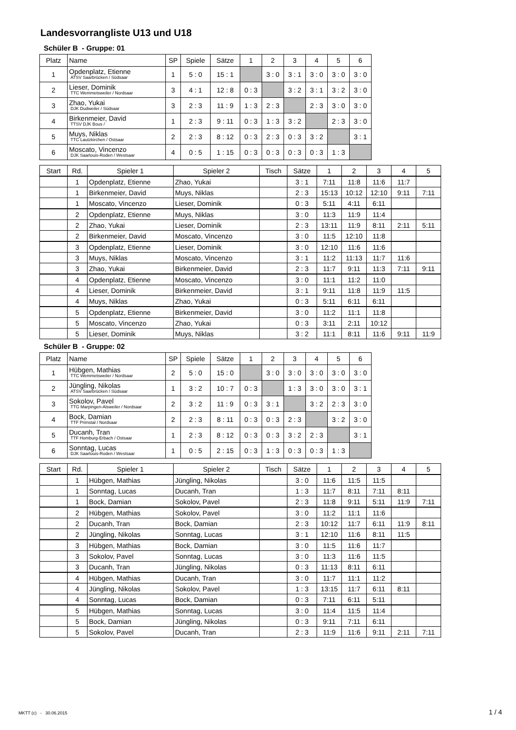Landesvorrangliste U13 und U18
Schüler B - Gruppe: 01
| Platz | Name | SP | Spiele | Sätze | 1 | 2 | 3 | 4 | 5 | 6 |
| --- | --- | --- | --- | --- | --- | --- | --- | --- | --- | --- |
| 1 | Opdenplatz, Etienne ATSV Saarbrücken / Südsaar | 1 | 5 : 0 | 15 : 1 | | 3 : 0 | 3 : 1 | 3 : 0 | 3 : 0 | 3 : 0 |
| 2 | Lieser, Dominik TTC Wemmetsweiler / Nordsaar | 3 | 4 : 1 | 12 : 8 | 0 : 3 | | 3 : 2 | 3 : 1 | 3 : 2 | 3 : 0 |
| 3 | Zhao, Yukai DJK Dudweiler / Südsaar | 3 | 2 : 3 | 11 : 9 | 1 : 3 | 2 : 3 | | 2 : 3 | 3 : 0 | 3 : 0 |
| 4 | Birkenmeier, David TTSV DJK Bous / | 1 | 2 : 3 | 9 : 11 | 0 : 3 | 1 : 3 | 3 : 2 | | 2 : 3 | 3 : 0 |
| 5 | Muys, Niklas TTC Lautzkirchen / Ostsaar | 2 | 2 : 3 | 8 : 12 | 0 : 3 | 2 : 3 | 0 : 3 | 3 : 2 | | 3 : 1 |
| 6 | Moscato, Vincenzo DJK Saarlouis-Roden / Westsaar | 4 | 0 : 5 | 1 : 15 | 0 : 3 | 0 : 3 | 0 : 3 | 0 : 3 | 1 : 3 | |
| Start | Rd. | Spieler 1 | Spieler 2 | Tisch | Sätze | 1 | 2 | 3 | 4 | 5 |
| --- | --- | --- | --- | --- | --- | --- | --- | --- | --- | --- |
| | 1 | Opdenplatz, Etienne | Zhao, Yukai | | 3 : 1 | 7:11 | 11:8 | 11:6 | 11:7 | |
| | 1 | Birkenmeier, David | Muys, Niklas | | 2 : 3 | 15:13 | 10:12 | 12:10 | 9:11 | 7:11 |
| | 1 | Moscato, Vincenzo | Lieser, Dominik | | 0 : 3 | 5:11 | 4:11 | 6:11 | | |
| | 2 | Opdenplatz, Etienne | Muys, Niklas | | 3 : 0 | 11:3 | 11:9 | 11:4 | | |
| | 2 | Zhao, Yukai | Lieser, Dominik | | 2 : 3 | 13:11 | 11:9 | 8:11 | 2:11 | 5:11 |
| | 2 | Birkenmeier, David | Moscato, Vincenzo | | 3 : 0 | 11:5 | 12:10 | 11:8 | | |
| | 3 | Opdenplatz, Etienne | Lieser, Dominik | | 3 : 0 | 12:10 | 11:6 | 11:6 | | |
| | 3 | Muys, Niklas | Moscato, Vincenzo | | 3 : 1 | 11:2 | 11:13 | 11:7 | 11:6 | |
| | 3 | Zhao, Yukai | Birkenmeier, David | | 2 : 3 | 11:7 | 9:11 | 11:3 | 7:11 | 9:11 |
| | 4 | Opdenplatz, Etienne | Moscato, Vincenzo | | 3 : 0 | 11:1 | 11:2 | 11:0 | | |
| | 4 | Lieser, Dominik | Birkenmeier, David | | 3 : 1 | 9:11 | 11:8 | 11:9 | 11:5 | |
| | 4 | Muys, Niklas | Zhao, Yukai | | 0 : 3 | 5:11 | 6:11 | 6:11 | | |
| | 5 | Opdenplatz, Etienne | Birkenmeier, David | | 3 : 0 | 11:2 | 11:1 | 11:8 | | |
| | 5 | Moscato, Vincenzo | Zhao, Yukai | | 0 : 3 | 3:11 | 2:11 | 10:12 | | |
| | 5 | Lieser, Dominik | Muys, Niklas | | 3 : 2 | 11:1 | 8:11 | 11:6 | 9:11 | 11:9 |
Schüler B - Gruppe: 02
| Platz | Name | SP | Spiele | Sätze | 1 | 2 | 3 | 4 | 5 | 6 |
| --- | --- | --- | --- | --- | --- | --- | --- | --- | --- | --- |
| 1 | Hübgen, Mathias TTC Wemmetsweiler / Nordsaar | 2 | 5 : 0 | 15 : 0 | | 3 : 0 | 3 : 0 | 3 : 0 | 3 : 0 | 3 : 0 |
| 2 | Jüngling, Nikolas ATSV Saarbrücken / Südsaar | 1 | 3 : 2 | 10 : 7 | 0 : 3 | | 1 : 3 | 3 : 0 | 3 : 0 | 3 : 1 |
| 3 | Sokolov, Pavel TTG Marpingen-Alsweiler / Nordsaar | 2 | 3 : 2 | 11 : 9 | 0 : 3 | 3 : 1 | | 3 : 2 | 2 : 3 | 3 : 0 |
| 4 | Bock, Damian TTF Primstal / Nordsaar | 2 | 2 : 3 | 8 : 11 | 0 : 3 | 0 : 3 | 2 : 3 | | 3 : 2 | 3 : 0 |
| 5 | Ducanh, Tran TTF Homburg-Erbach / Ostsaar | 1 | 2 : 3 | 8 : 12 | 0 : 3 | 0 : 3 | 3 : 2 | 2 : 3 | | 3 : 1 |
| 6 | Sonntag, Lucas DJK Saarlouis-Roden / Westsaar | 1 | 0 : 5 | 2 : 15 | 0 : 3 | 1 : 3 | 0 : 3 | 0 : 3 | 1 : 3 | |
| Start | Rd. | Spieler 1 | Spieler 2 | Tisch | Sätze | 1 | 2 | 3 | 4 | 5 |
| --- | --- | --- | --- | --- | --- | --- | --- | --- | --- | --- |
| | 1 | Hübgen, Mathias | Jüngling, Nikolas | | 3 : 0 | 11:6 | 11:5 | 11:5 | | |
| | 1 | Sonntag, Lucas | Ducanh, Tran | | 1 : 3 | 11:7 | 8:11 | 7:11 | 8:11 | |
| | 1 | Bock, Damian | Sokolov, Pavel | | 2 : 3 | 11:8 | 9:11 | 5:11 | 11:9 | 7:11 |
| | 2 | Hübgen, Mathias | Sokolov, Pavel | | 3 : 0 | 11:2 | 11:1 | 11:6 | | |
| | 2 | Ducanh, Tran | Bock, Damian | | 2 : 3 | 10:12 | 11:7 | 6:11 | 11:9 | 8:11 |
| | 2 | Jüngling, Nikolas | Sonntag, Lucas | | 3 : 1 | 12:10 | 11:6 | 8:11 | 11:5 | |
| | 3 | Hübgen, Mathias | Bock, Damian | | 3 : 0 | 11:5 | 11:6 | 11:7 | | |
| | 3 | Sokolov, Pavel | Sonntag, Lucas | | 3 : 0 | 11:3 | 11:6 | 11:5 | | |
| | 3 | Ducanh, Tran | Jüngling, Nikolas | | 0 : 3 | 11:13 | 8:11 | 6:11 | | |
| | 4 | Hübgen, Mathias | Ducanh, Tran | | 3 : 0 | 11:7 | 11:1 | 11:2 | | |
| | 4 | Jüngling, Nikolas | Sokolov, Pavel | | 1 : 3 | 13:15 | 11:7 | 6:11 | 8:11 | |
| | 4 | Sonntag, Lucas | Bock, Damian | | 0 : 3 | 7:11 | 6:11 | 5:11 | | |
| | 5 | Hübgen, Mathias | Sonntag, Lucas | | 3 : 0 | 11:4 | 11:5 | 11:4 | | |
| | 5 | Bock, Damian | Jüngling, Nikolas | | 0 : 3 | 9:11 | 7:11 | 6:11 | | |
| | 5 | Sokolov, Pavel | Ducanh, Tran | | 2 : 3 | 11:9 | 11:6 | 9:11 | 2:11 | 7:11 |
MKTT (c) - 30.06.2015 1 / 4